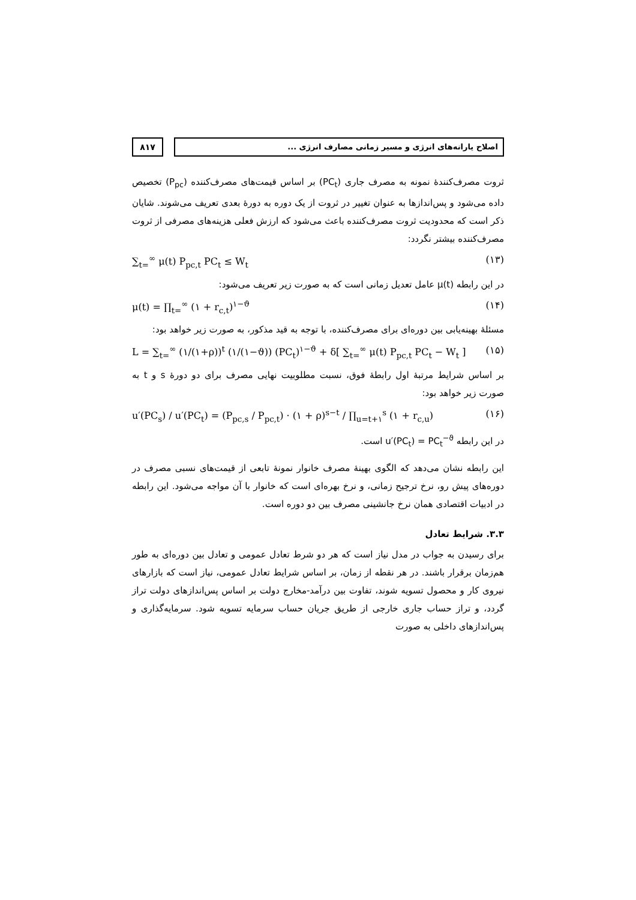۸۱۷
اصلاح یارانه‌های انرژی و مسیر زمانی مصارف انرژی ...
ثروت مصرف‌کنندهٔ نمونه به مصرف جاری (PC<sub>t</sub>) بر اساس قیمت‌های مصرف‌کننده (P<sub>pc</sub>) تخصیص داده می‌شود و پس‌اندازها به عنوان تغییر در ثروت از یک دوره به دورهٔ بعدی تعریف می‌شوند. شایان ذکر است که محدودیت ثروت مصرف‌کننده باعث می‌شود که ارزش فعلی هزینه‌های مصرفی از ثروت مصرف‌کننده بیشتر نگردد:
∑<sub>t=</sub><sup>∞</sup> μ(t) P<sub>pc,t</sub> PC<sub>t</sub> ≤ W<sub>t</sub> (۱۳)
در این رابطه μ(t) عامل تعدیل زمانی است که به صورت زیر تعریف می‌شود:
μ(t) = ∏<sub>t=</sub><sup>∞</sup> (۱ + r<sub>c,t</sub>)<sup>۱−ϑ</sup> (۱۴)
مسئلهٔ بهینه‌یابی بین دوره‌ای برای مصرف‌کننده، با توجه به قید مذکور، به صورت زیر خواهد بود:
L = ∑<sub>t=</sub><sup>∞</sup> (۱/(۱+ρ))<sup>t</sup> (۱/(۱−ϑ)) (PC<sub>t</sub>)<sup>۱−ϑ</sup> + δ[ ∑<sub>t=</sub><sup>∞</sup> μ(t) P<sub>pc,t</sub> PC<sub>t</sub> − W<sub>t</sub> ] (۱۵)
بر اساس شرایط مرتبهٔ اول رابطهٔ فوق، نسبت مطلوبیت نهایی مصرف برای دو دورهٔ s و t به صورت زیر خواهد بود:
u′(PC<sub>s</sub>) / u′(PC<sub>t</sub>) = (P<sub>pc,s</sub> / P<sub>pc,t</sub>) · (۱ + ρ)<sup>s−t</sup> / ∏<sub>u=t+۱</sub><sup>s</sup> (۱ + r<sub>c,u</sub>) (۱۶)
در این رابطه u′(PC<sub>t</sub>) = PC<sub>t</sub><sup>−ϑ</sup> است.
این رابطه نشان می‌دهد که الگوی بهینهٔ مصرف خانوار نمونهٔ تابعی از قیمت‌های نسبی مصرف در دوره‌های پیش رو، نرخ ترجیح زمانی، و نرخ بهره‌ای است که خانوار با آن مواجه می‌شود. این رابطه در ادبیات اقتصادی همان نرخ جانشینی مصرف بین دو دوره است.
۳.۳. شرایط تعادل
برای رسیدن به جواب در مدل نیاز است که هر دو شرط تعادل عمومی و تعادل بین دوره‌ای به طور هم‌زمان برقرار باشند. در هر نقطه از زمان، بر اساس شرایط تعادل عمومی، نیاز است که بازارهای نیروی کار و محصول تسویه شوند، تفاوت بین درآمد-مخارج دولت بر اساس پس‌اندازهای دولت تراز گردد، و تراز حساب جاری خارجی از طریق جریان حساب سرمایه تسویه شود. سرمایه‌گذاری و پس‌اندازهای داخلی به صورت